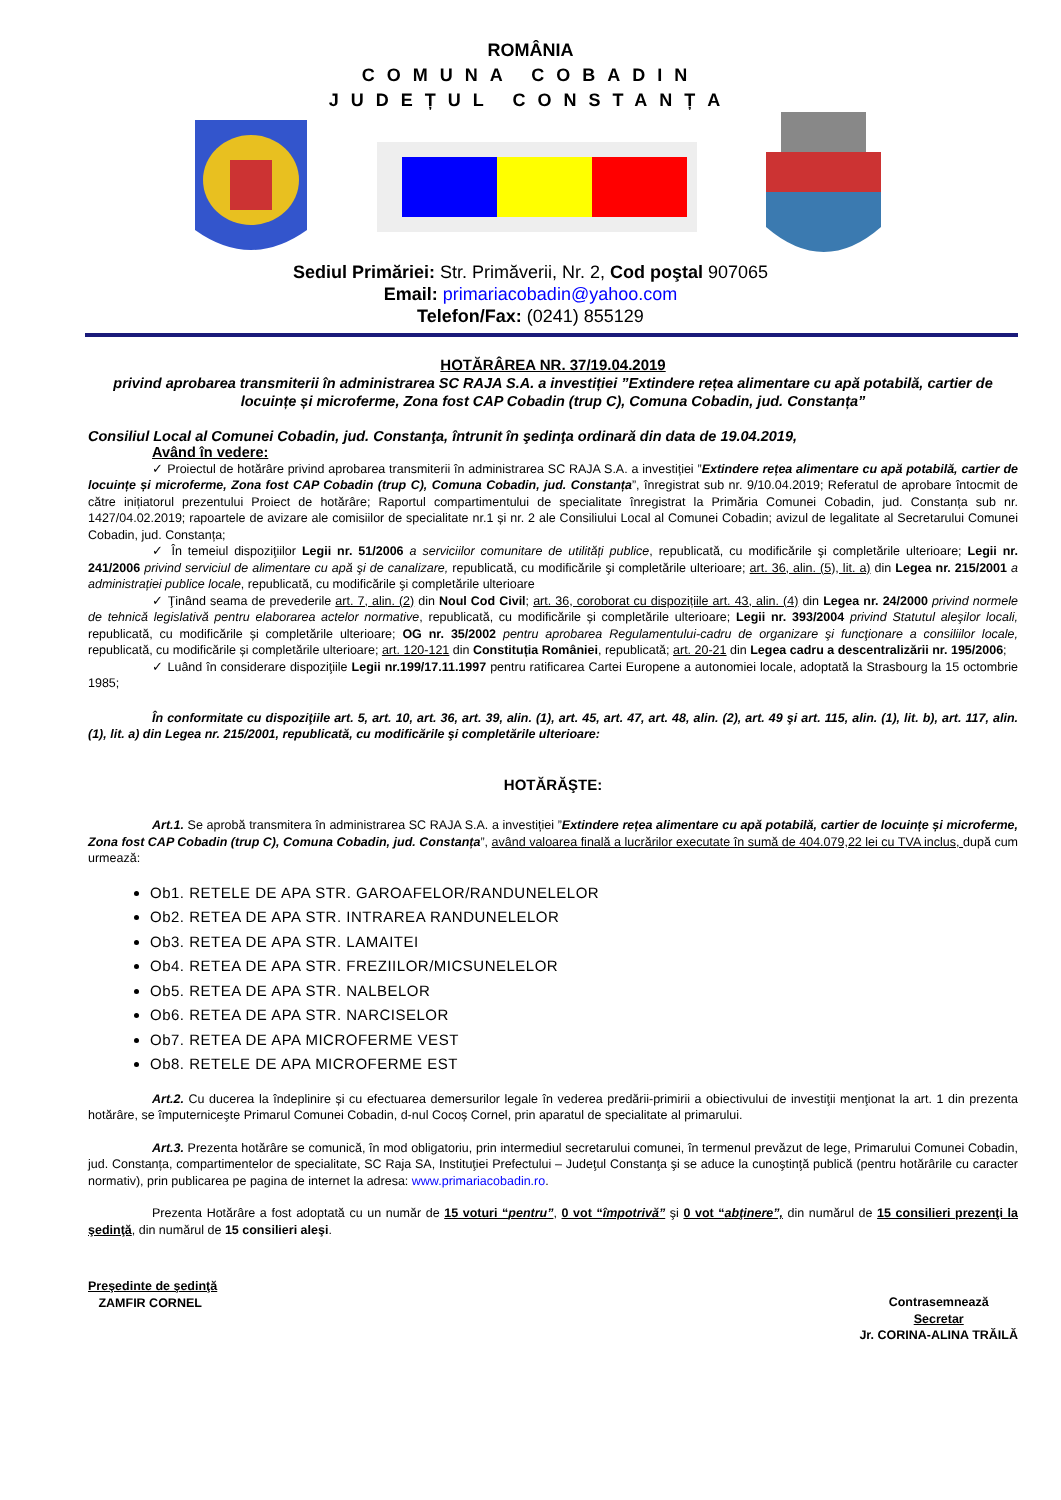ROMÂNIA
COMUNA COBADIN
JUDEȚUL CONSTANȚA
Sediul Primăriei: Str. Primăverii, Nr. 2, Cod poştal 907065
Email: primariacobadin@yahoo.com
Telefon/Fax: (0241) 855129
HOTĂRÂREA NR. 37/19.04.2019
privind aprobarea transmiterii în administrarea SC RAJA S.A. a investiției ”Extindere rețea alimentare cu apă potabilă, cartier de locuințe și microferme, Zona fost CAP Cobadin (trup C), Comuna Cobadin, jud. Constanța”
Consiliul Local al Comunei Cobadin, jud. Constanţa, întrunit în şedinţa ordinară din data de 19.04.2019,
Având în vedere:
✓ Proiectul de hotărâre privind aprobarea transmiterii în administrarea SC RAJA S.A. a investiției ”Extindere rețea alimentare cu apă potabilă, cartier de locuințe și microferme, Zona fost CAP Cobadin (trup C), Comuna Cobadin, jud. Constanța”, înregistrat sub nr. 9/10.04.2019; Referatul de aprobare întocmit de către inițiatorul prezentului Proiect de hotărâre; Raportul compartimentului de specialitate înregistrat la Primăria Comunei Cobadin, jud. Constanța sub nr. 1427/04.02.2019; rapoartele de avizare ale comisiilor de specialitate nr.1 și nr. 2 ale Consiliului Local al Comunei Cobadin; avizul de legalitate al Secretarului Comunei Cobadin, jud. Constanța;
✓ În temeiul dispoziţiilor Legii nr. 51/2006 a serviciilor comunitare de utilități publice, republicată, cu modificările şi completările ulterioare; Legii nr. 241/2006 privind serviciul de alimentare cu apă şi de canalizare, republicată, cu modificările şi completările ulterioare; art. 36, alin. (5), lit. a) din Legea nr. 215/2001 a administrației publice locale, republicată, cu modificările şi completările ulterioare
✓ Ţinând seama de prevederile art. 7, alin. (2) din Noul Cod Civil; art. 36, coroborat cu dispozițiile art. 43, alin. (4) din Legea nr. 24/2000 privind normele de tehnică legislativă pentru elaborarea actelor normative, republicată, cu modificările și completările ulterioare; Legii nr. 393/2004 privind Statutul aleşilor locali, republicată, cu modificările și completările ulterioare; OG nr. 35/2002 pentru aprobarea Regulamentului-cadru de organizare şi funcţionare a consiliilor locale, republicată, cu modificările și completările ulterioare; art. 120-121 din Constituția României, republicată; art. 20-21 din Legea cadru a descentralizării nr. 195/2006;
✓ Luând în considerare dispoziţiile Legii nr.199/17.11.1997 pentru ratificarea Cartei Europene a autonomiei locale, adoptată la Strasbourg la 15 octombrie 1985;
În conformitate cu dispoziţiile art. 5, art. 10, art. 36, art. 39, alin. (1), art. 45, art. 47, art. 48, alin. (2), art. 49 şi art. 115, alin. (1), lit. b), art. 117, alin. (1), lit. a) din Legea nr. 215/2001, republicată, cu modificările şi completările ulterioare:
HOTĂRĂŞTE:
Art.1. Se aprobă transmitera în administrarea SC RAJA S.A. a investiției ”Extindere rețea alimentare cu apă potabilă, cartier de locuințe și microferme, Zona fost CAP Cobadin (trup C), Comuna Cobadin, jud. Constanța”, având valoarea finală a lucrărilor executate în sumă de 404.079,22 lei cu TVA inclus, după cum urmează:
Ob1. RETELE DE APA STR. GAROAFELOR/RANDUNELELOR
Ob2. RETEA DE APA STR. INTRAREA RANDUNELELOR
Ob3. RETEA DE APA STR. LAMAITEI
Ob4. RETEA DE APA STR. FREZIILOR/MICSUNELELOR
Ob5. RETEA DE APA STR. NALBELOR
Ob6. RETEA DE APA STR. NARCISELOR
Ob7. RETEA DE APA MICROFERME VEST
Ob8. RETELE DE APA MICROFERME EST
Art.2. Cu ducerea la îndeplinire și cu efectuarea demersurilor legale în vederea predării-primirii a obiectivului de investiţii menţionat la art. 1 din prezenta hotărâre, se împuterniceşte Primarul Comunei Cobadin, d-nul Cocoș Cornel, prin aparatul de specialitate al primarului.
Art.3. Prezenta hotărâre se comunică, în mod obligatoriu, prin intermediul secretarului comunei, în termenul prevăzut de lege, Primarului Comunei Cobadin, jud. Constanța, compartimentelor de specialitate, SC Raja SA, Instituţiei Prefectului – Judeţul Constanţa şi se aduce la cunoştinţă publică (pentru hotărârile cu caracter normativ), prin publicarea pe pagina de internet la adresa: www.primariacobadin.ro.
Prezenta Hotărâre a fost adoptată cu un număr de 15 voturi “pentru”, 0 vot “împotrivă” şi 0 vot “abţinere”, din numărul de 15 consilieri prezenţi la şedinţă, din numărul de 15 consilieri aleşi.
Preşedinte de şedinţă
ZAMFIR CORNEL
Contrasemnează
Secretar
Jr. CORINA-ALINA TRĂILĂ